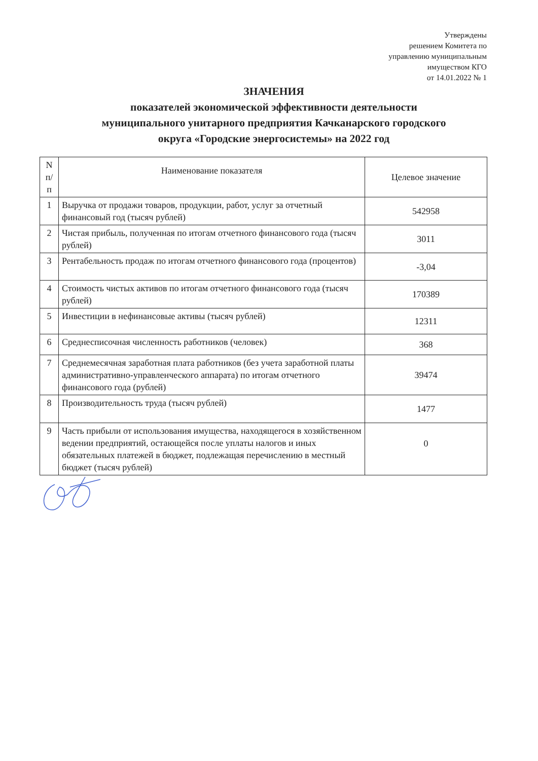Утверждены
решением Комитета по
управлению муниципальным
имуществом КГО
от 14.01.2022 № 1
ЗНАЧЕНИЯ
показателей экономической эффективности деятельности
муниципального унитарного предприятия Качканарского городского
округа «Городские энергосистемы» на 2022 год
| N п/ п | Наименование показателя | Целевое значение |
| --- | --- | --- |
| 1 | Выручка от продажи товаров, продукции, работ, услуг за отчетный финансовый год (тысяч рублей) | 542958 |
| 2 | Чистая прибыль, полученная по итогам отчетного финансового года (тысяч рублей) | 3011 |
| 3 | Рентабельность продаж по итогам отчетного финансового года (процентов) | -3,04 |
| 4 | Стоимость чистых активов по итогам отчетного финансового года (тысяч рублей) | 170389 |
| 5 | Инвестиции в нефинансовые активы (тысяч рублей) | 12311 |
| 6 | Среднесписочная численность работников (человек) | 368 |
| 7 | Среднемесячная заработная плата работников (без учета заработной платы административно-управленческого аппарата) по итогам отчетного финансового года (рублей) | 39474 |
| 8 | Производительность труда (тысяч рублей) | 1477 |
| 9 | Часть прибыли от использования имущества, находящегося в хозяйственном ведении предприятий, остающейся после уплаты налогов и иных обязательных платежей в бюджет, подлежащая перечислению в местный бюджет (тысяч рублей) | 0 |